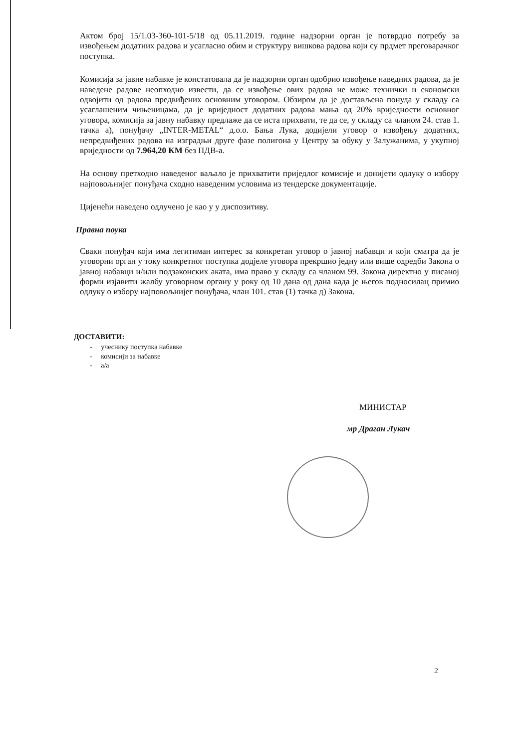Актом број 15/1.03-360-101-5/18 од 05.11.2019. године надзорни орган је потврдио потребу за извођењем додатних радова и усагласио обим и структуру вишкова радова који су прдмет преговарачког поступка.
Комисија за јавне набавке је констатовала да је надзорни орган одобрио извођење наведних радова, да је наведене радове неопходно извести, да се извођење ових радова не може технички и економски одвојити од радова предвиђених основним уговором. Обзиром да је достављена понуда у складу са усаглашеним чињеницама, да је вриједност додатних радова мања од 20% вриједности основног уговора, комисија за јавну набавку предлаже да се иста прихвати, те да се, у складу са чланом 24. став 1. тачка а), понуђачу „INTER-METAL“ д.о.о. Бања Лука, додијели уговор о извођењу додатних, непредвиђених радова на изградњи друге фазе полигона у Центру за обуку у Залужанима, у укупној вриједности од 7.964,20 КМ без ПДВ-а.
На основу претходно наведеног ваљало је прихватити приједлог комисије и донијети одлуку о избору најповољнијег понуђача сходно наведеним условима из тендерске документације.
Цијенећи наведено одлучено је као у у диспозитиву.
Правна поука
Сваки понуђач који има легитиман интерес за конкретан уговор о јавној набавци и који сматра да је уговорни орган у току конкретног поступка додјеле уговора прекршио једну или више одредби Закона о јавној набавци и/или подзаконских аката, има право у складу са чланом 99. Закона директно у писаној форми изјавити жалбу уговорном органу у року од 10 дана од дана када је његов подносилац примио одлуку о избору најповољнијег понуђача, члан 101. став (1) тачка д) Закона.
ДОСТАВИТИ:
- учеснику поступка набавке
- комисији за набавке
- а/а
МИНИСТАР
мр Драган Лукач
2